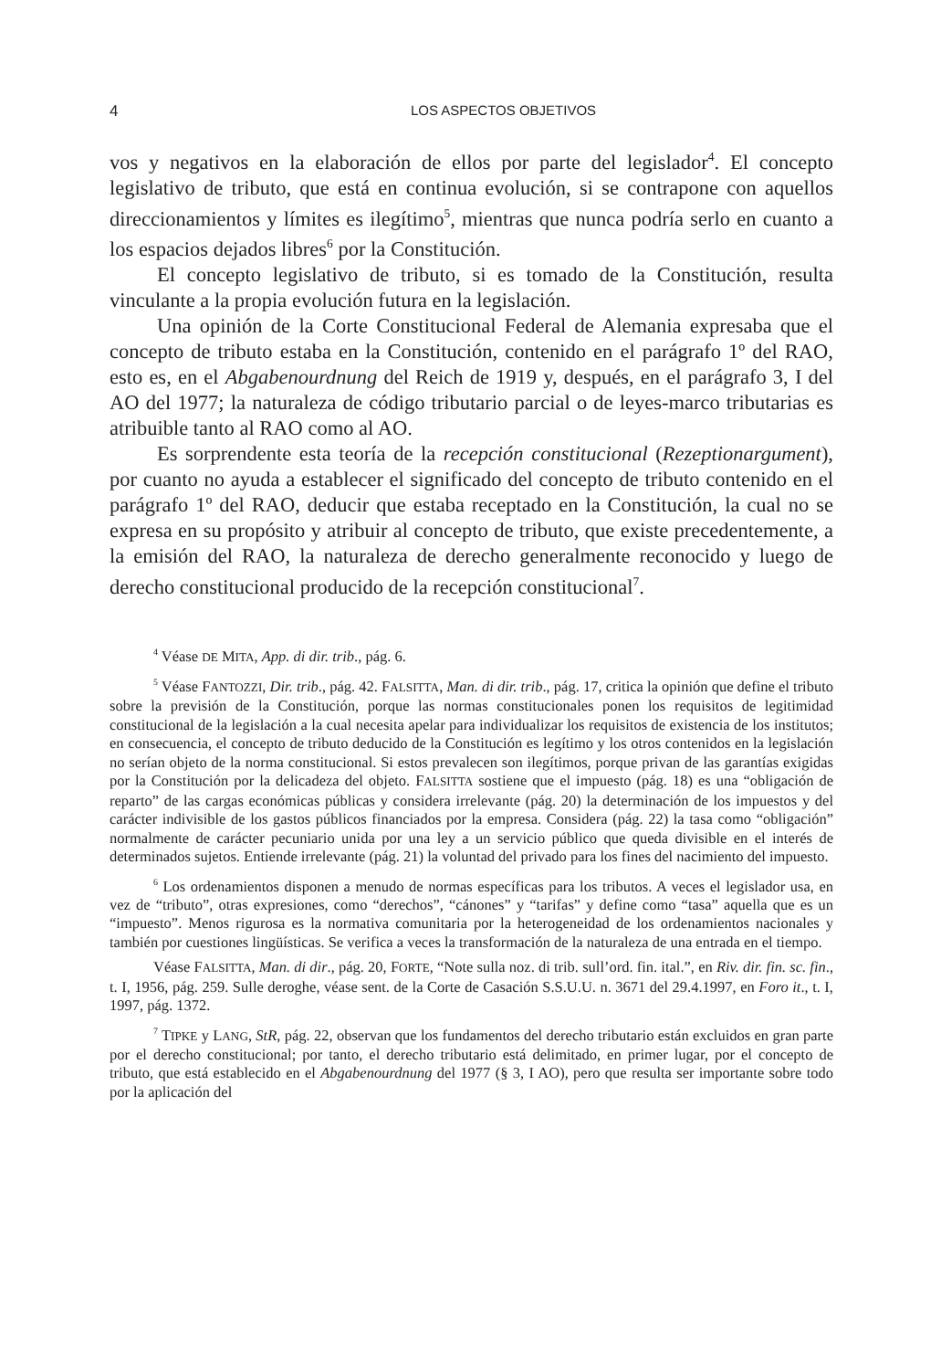4 LOS ASPECTOS OBJETIVOS
vos y negativos en la elaboración de ellos por parte del legislador<sup>4</sup>. El concepto legislativo de tributo, que está en continua evolución, si se contrapone con aquellos direccionamientos y límites es ilegítimo<sup>5</sup>, mientras que nunca podría serlo en cuanto a los espacios dejados libres<sup>6</sup> por la Constitución.
El concepto legislativo de tributo, si es tomado de la Constitución, resulta vinculante a la propia evolución futura en la legislación.
Una opinión de la Corte Constitucional Federal de Alemania expresaba que el concepto de tributo estaba en la Constitución, contenido en el parágrafo 1º del RAO, esto es, en el Abgabenourdnung del Reich de 1919 y, después, en el parágrafo 3, I del AO del 1977; la naturaleza de código tributario parcial o de leyes-marco tributarias es atribuible tanto al RAO como al AO.
Es sorprendente esta teoría de la recepción constitucional (Rezeptionargument), por cuanto no ayuda a establecer el significado del concepto de tributo contenido en el parágrafo 1º del RAO, deducir que estaba receptado en la Constitución, la cual no se expresa en su propósito y atribuir al concepto de tributo, que existe precedentemente, a la emisión del RAO, la naturaleza de derecho generalmente reconocido y luego de derecho constitucional producido de la recepción constitucional<sup>7</sup>.
<sup>4</sup> Véase DE MITA, App. di dir. trib., pág. 6.
<sup>5</sup> Véase FANTOZZI, Dir. trib., pág. 42. FALSITTA, Man. di dir. trib., pág. 17, critica la opinión que define el tributo sobre la previsión de la Constitución, porque las normas constitucionales ponen los requisitos de legitimidad constitucional de la legislación a la cual necesita apelar para individualizar los requisitos de existencia de los institutos; en consecuencia, el concepto de tributo deducido de la Constitución es legítimo y los otros contenidos en la legislación no serían objeto de la norma constitucional. Si estos prevalecen son ilegítimos, porque privan de las garantías exigidas por la Constitución por la delicadeza del objeto. FALSITTA sostiene que el impuesto (pág. 18) es una “obligación de reparto” de las cargas económicas públicas y considera irrelevante (pág. 20) la determinación de los impuestos y del carácter indivisible de los gastos públicos financiados por la empresa. Considera (pág. 22) la tasa como “obligación” normalmente de carácter pecuniario unida por una ley a un servicio público que queda divisible en el interés de determinados sujetos. Entiende irrelevante (pág. 21) la voluntad del privado para los fines del nacimiento del impuesto.
<sup>6</sup> Los ordenamientos disponen a menudo de normas específicas para los tributos. A veces el legislador usa, en vez de “tributo”, otras expresiones, como “derechos”, “cánones” y “tarifas” y define como “tasa” aquella que es un “impuesto”. Menos rigurosa es la normativa comunitaria por la heterogeneidad de los ordenamientos nacionales y también por cuestiones lingüísticas. Se verifica a veces la transformación de la naturaleza de una entrada en el tiempo.
Véase FALSITTA, Man. di dir., pág. 20, FORTE, “Note sulla noz. di trib. sull’ord. fin. ital.”, en Riv. dir. fin. sc. fin., t. I, 1956, pág. 259. Sulle deroghe, véase sent. de la Corte de Casación S.S.U.U. n. 3671 del 29.4.1997, en Foro it., t. I, 1997, pág. 1372.
<sup>7</sup> TIPKE y LANG, StR, pág. 22, observan que los fundamentos del derecho tributario están excluidos en gran parte por el derecho constitucional; por tanto, el derecho tributario está delimitado, en primer lugar, por el concepto de tributo, que está establecido en el Abgabenourdnung del 1977 (§ 3, I AO), pero que resulta ser importante sobre todo por la aplicación del